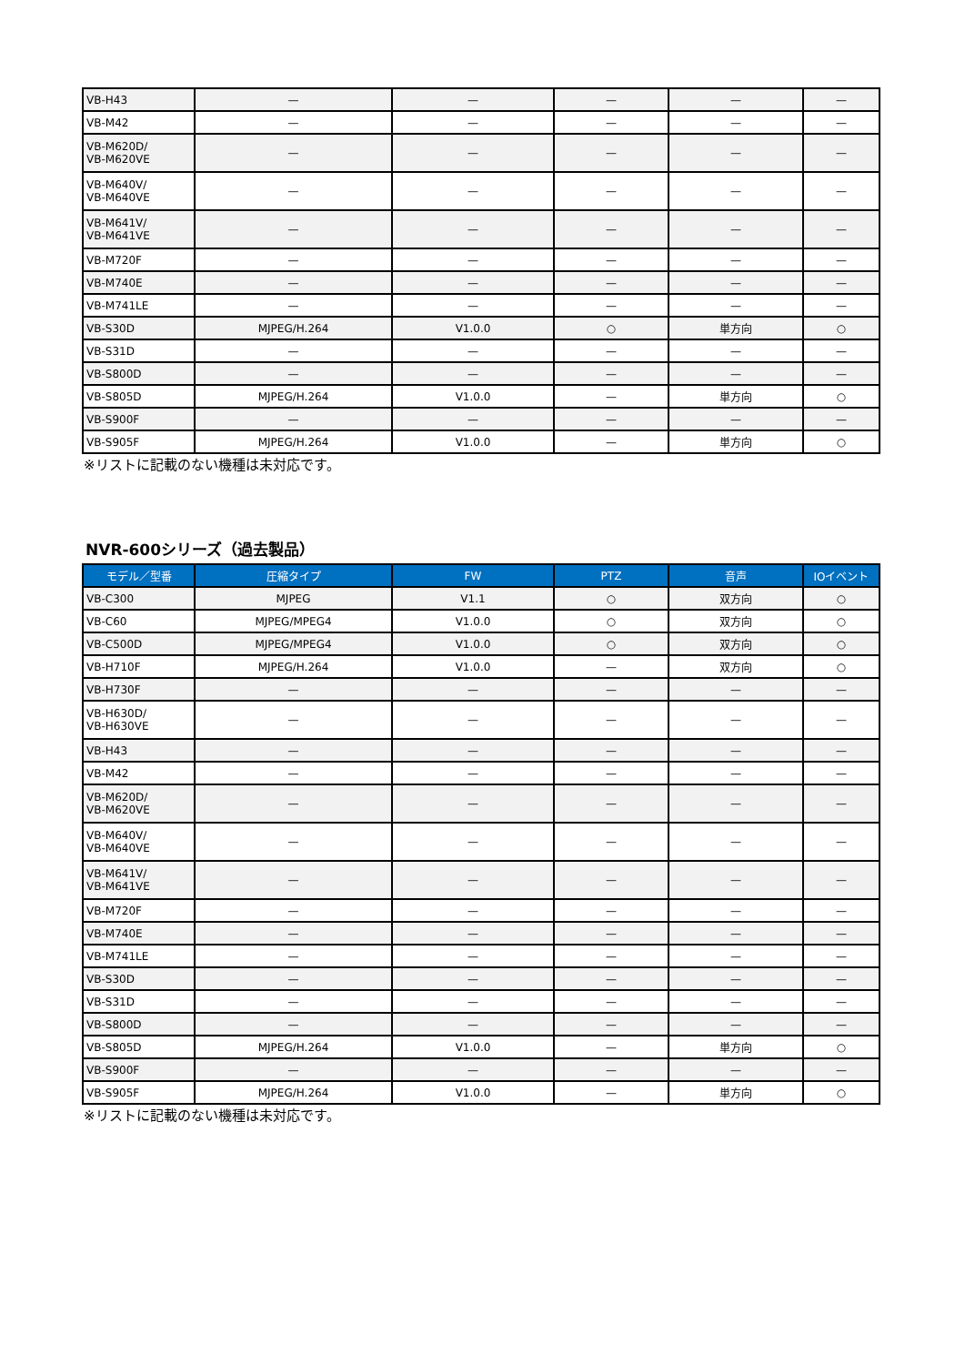| VB-H43 | — | — | — | — | — |
| VB-M42 | — | — | — | — | — |
| VB-M620D/ VB-M620VE | — | — | — | — | — |
| VB-M640V/ VB-M640VE | — | — | — | — | — |
| VB-M641V/ VB-M641VE | — | — | — | — | — |
| VB-M720F | — | — | — | — | — |
| VB-M740E | — | — | — | — | — |
| VB-M741LE | — | — | — | — | — |
| VB-S30D | MJPEG/H.264 | V1.0.0 | ○ | 単方向 | ○ |
| VB-S31D | — | — | — | — | — |
| VB-S800D | — | — | — | — | — |
| VB-S805D | MJPEG/H.264 | V1.0.0 | — | 単方向 | ○ |
| VB-S900F | — | — | — | — | — |
| VB-S905F | MJPEG/H.264 | V1.0.0 | — | 単方向 | ○ |
※リストに記載のない機種は未対応です。
NVR-600シリーズ（過去製品）
| モデル／型番 | 圧縮タイプ | FW | PTZ | 音声 | IOイベント |
| --- | --- | --- | --- | --- | --- |
| VB-C300 | MJPEG | V1.1 | ○ | 双方向 | ○ |
| VB-C60 | MJPEG/MPEG4 | V1.0.0 | ○ | 双方向 | ○ |
| VB-C500D | MJPEG/MPEG4 | V1.0.0 | ○ | 双方向 | ○ |
| VB-H710F | MJPEG/H.264 | V1.0.0 | — | 双方向 | ○ |
| VB-H730F | — | — | — | — | — |
| VB-H630D/ VB-H630VE | — | — | — | — | — |
| VB-H43 | — | — | — | — | — |
| VB-M42 | — | — | — | — | — |
| VB-M620D/ VB-M620VE | — | — | — | — | — |
| VB-M640V/ VB-M640VE | — | — | — | — | — |
| VB-M641V/ VB-M641VE | — | — | — | — | — |
| VB-M720F | — | — | — | — | — |
| VB-M740E | — | — | — | — | — |
| VB-M741LE | — | — | — | — | — |
| VB-S30D | — | — | — | — | — |
| VB-S31D | — | — | — | — | — |
| VB-S800D | — | — | — | — | — |
| VB-S805D | MJPEG/H.264 | V1.0.0 | — | 単方向 | ○ |
| VB-S900F | — | — | — | — | — |
| VB-S905F | MJPEG/H.264 | V1.0.0 | — | 単方向 | ○ |
※リストに記載のない機種は未対応です。